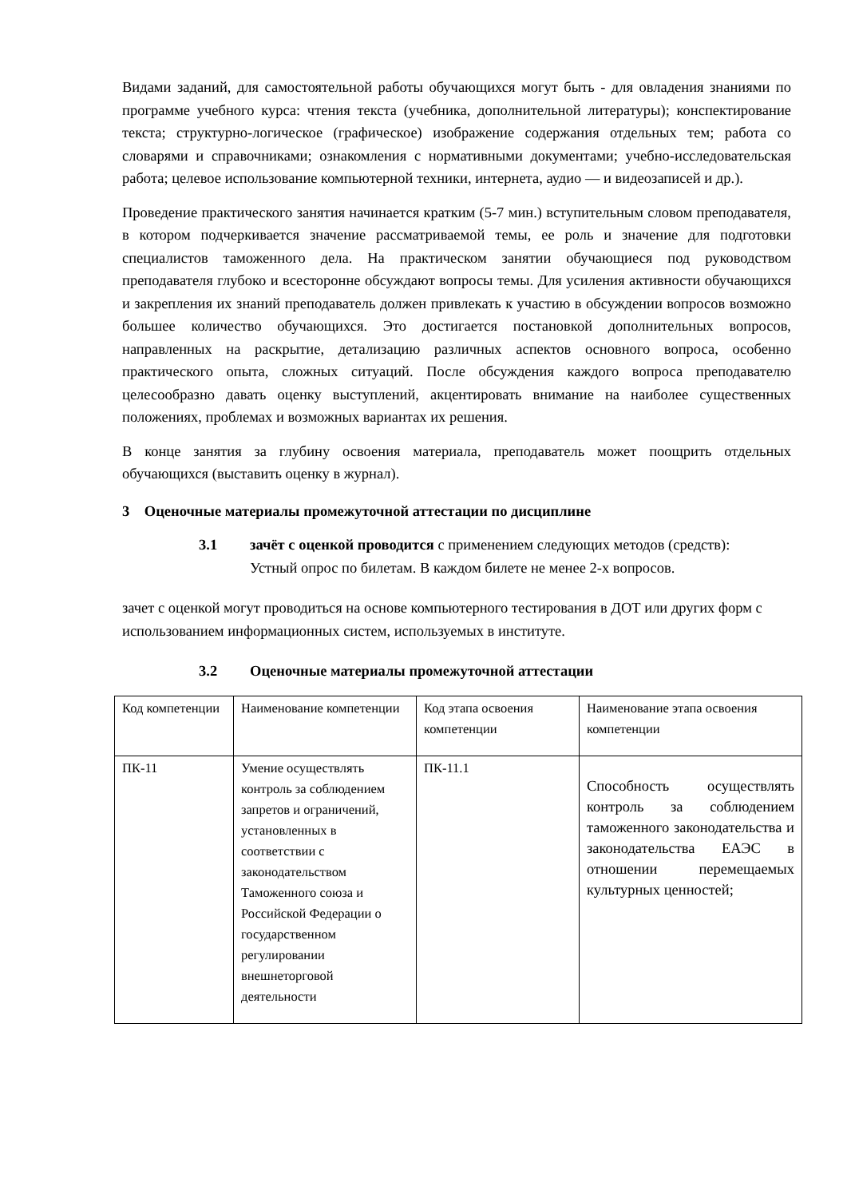Видами заданий, для самостоятельной работы обучающихся могут быть - для овладения знаниями по программе учебного курса: чтения текста (учебника, дополнительной литературы); конспектирование текста; структурно-логическое (графическое) изображение содержания отдельных тем; работа со словарями и справочниками; ознакомления с нормативными документами; учебно-исследовательская работа; целевое использование компьютерной техники, интернета, аудио — и видеозаписей и др.).
Проведение практического занятия начинается кратким (5-7 мин.) вступительным словом преподавателя, в котором подчеркивается значение рассматриваемой темы, ее роль и значение для подготовки специалистов таможенного дела. На практическом занятии обучающиеся под руководством преподавателя глубоко и всесторонне обсуждают вопросы темы. Для усиления активности обучающихся и закрепления их знаний преподаватель должен привлекать к участию в обсуждении вопросов возможно большее количество обучающихся. Это достигается постановкой дополнительных вопросов, направленных на раскрытие, детализацию различных аспектов основного вопроса, особенно практического опыта, сложных ситуаций. После обсуждения каждого вопроса преподавателю целесообразно давать оценку выступлений, акцентировать внимание на наиболее существенных положениях, проблемах и возможных вариантах их решения.
В конце занятия за глубину освоения материала, преподаватель может поощрить отдельных обучающихся (выставить оценку в журнал).
3 Оценочные материалы промежуточной аттестации по дисциплине
3.1 зачёт с оценкой проводится с применением следующих методов (средств): Устный опрос по билетам. В каждом билете не менее 2-х вопросов.
зачет с оценкой могут проводиться на основе компьютерного тестирования в ДОТ или других форм с использованием информационных систем, используемых в институте.
3.2 Оценочные материалы промежуточной аттестации
| Код компетенции | Наименование компетенции | Код этапа освоения компетенции | Наименование этапа освоения компетенции |
| ПК-11 | Умение осуществлять контроль за соблюдением запретов и ограничений, установленных в соответствии с законодательством Таможенного союза и Российской Федерации о государственном регулировании внешнеторговой деятельности | ПК-11.1 | Способность осуществлять контроль за соблюдением таможенного законодательства и законодательства ЕАЭС в отношении перемещаемых культурных ценностей; |